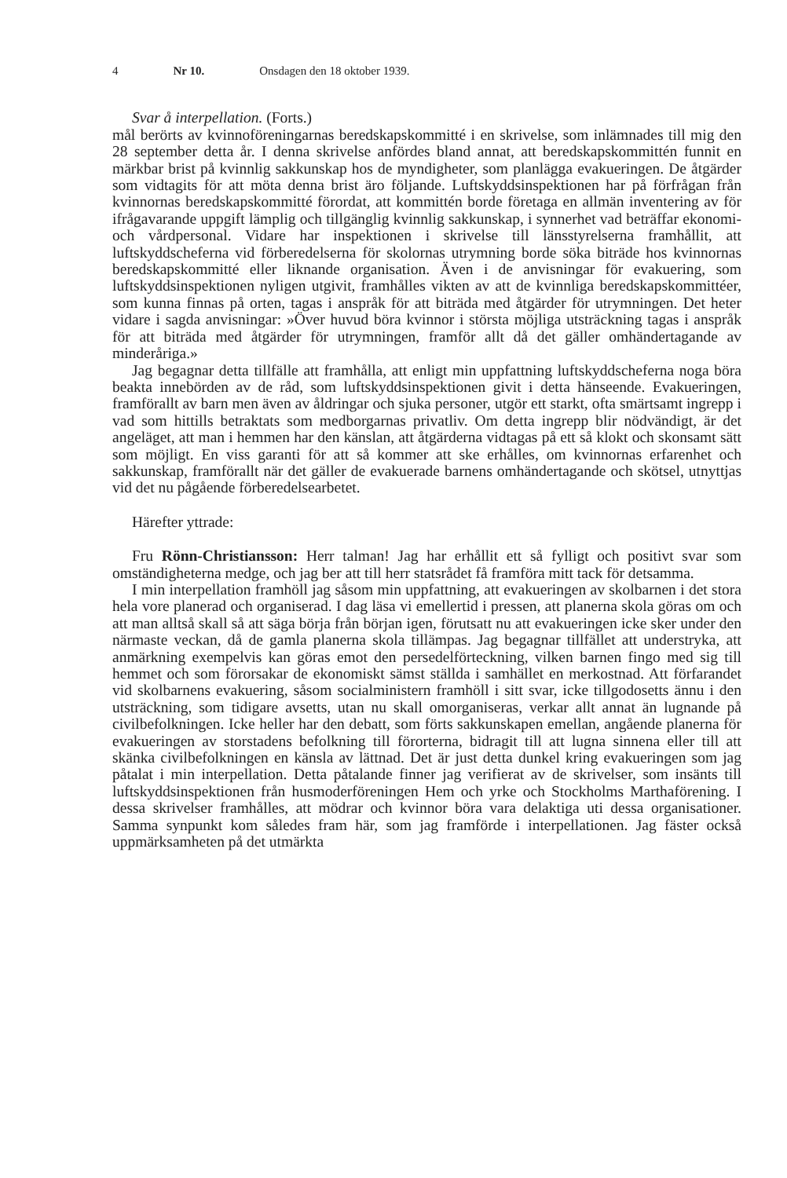4 Nr 10. Onsdagen den 18 oktober 1939.
Svar å interpellation. (Forts.)
mål berörts av kvinnoföreningarnas beredskapskommitté i en skrivelse, som inlämnades till mig den 28 september detta år. I denna skrivelse anfördes bland annat, att beredskapskommittén funnit en märkbar brist på kvinnlig sakkunskap hos de myndigheter, som planlägga evakueringen. De åtgärder som vidtagits för att möta denna brist äro följande. Luftskyddsinspektionen har på förfrågan från kvinnornas beredskapskommitté förordat, att kommittén borde företaga en allmän inventering av för ifrågavarande uppgift lämplig och tillgänglig kvinnlig sakkunskap, i synnerhet vad beträffar ekonomi- och vårdpersonal. Vidare har inspektionen i skrivelse till länsstyrelserna framhållit, att luftskyddscheferna vid förberedelserna för skolornas utrymning borde söka biträde hos kvinnornas beredskapskommitté eller liknande organisation. Även i de anvisningar för evakuering, som luftskyddsinspektionen nyligen utgivit, framhålles vikten av att de kvinnliga beredskapskommittéer, som kunna finnas på orten, tagas i anspråk för att biträda med åtgärder för utrymningen. Det heter vidare i sagda anvisningar: »Över huvud böra kvinnor i största möjliga utsträckning tagas i anspråk för att biträda med åtgärder för utrymningen, framför allt då det gäller omhändertagande av minderåriga.»
Jag begagnar detta tillfälle att framhålla, att enligt min uppfattning luftskyddscheferna noga böra beakta innebörden av de råd, som luftskyddsinspektionen givit i detta hänseende. Evakueringen, framförallt av barn men även av åldringar och sjuka personer, utgör ett starkt, ofta smärtsamt ingrepp i vad som hittills betraktats som medborgarnas privatliv. Om detta ingrepp blir nödvändigt, är det angeläget, att man i hemmen har den känslan, att åtgärderna vidtagas på ett så klokt och skonsamt sätt som möjligt. En viss garanti för att så kommer att ske erhålles, om kvinnornas erfarenhet och sakkunskap, framförallt när det gäller de evakuerade barnens omhändertagande och skötsel, utnyttjas vid det nu pågående förberedelsearbetet.
Härefter yttrade:
Fru Rönn-Christiansson: Herr talman! Jag har erhållit ett så fylligt och positivt svar som omständigheterna medge, och jag ber att till herr statsrådet få framföra mitt tack för detsamma.
I min interpellation framhöll jag såsom min uppfattning, att evakueringen av skolbarnen i det stora hela vore planerad och organiserad. I dag läsa vi emellertid i pressen, att planerna skola göras om och att man alltså skall så att säga börja från början igen, förutsatt nu att evakueringen icke sker under den närmaste veckan, då de gamla planerna skola tillämpas. Jag begagnar tillfället att understryka, att anmärkning exempelvis kan göras emot den persedelförteckning, vilken barnen fingo med sig till hemmet och som förorsakar de ekonomiskt sämst ställda i samhället en merkostnad. Att förfarandet vid skolbarnens evakuering, såsom socialministern framhöll i sitt svar, icke tillgodosetts ännu i den utsträckning, som tidigare avsetts, utan nu skall omorganiseras, verkar allt annat än lugnande på civilbefolkningen. Icke heller har den debatt, som förts sakkunskapen emellan, angående planerna för evakueringen av storstadens befolkning till förorterna, bidragit till att lugna sinnena eller till att skänka civilbefolkningen en känsla av lättnad. Det är just detta dunkel kring evakueringen som jag påtalat i min interpellation. Detta påtalande finner jag verifierat av de skrivelser, som insänts till luftskyddsinspektionen från husmoderföreningen Hem och yrke och Stockholms Marthaförening. I dessa skrivelser framhålles, att mödrar och kvinnor böra vara delaktiga uti dessa organisationer. Samma synpunkt kom således fram här, som jag framförde i interpellationen. Jag fäster också uppmärksamheten på det utmärkta